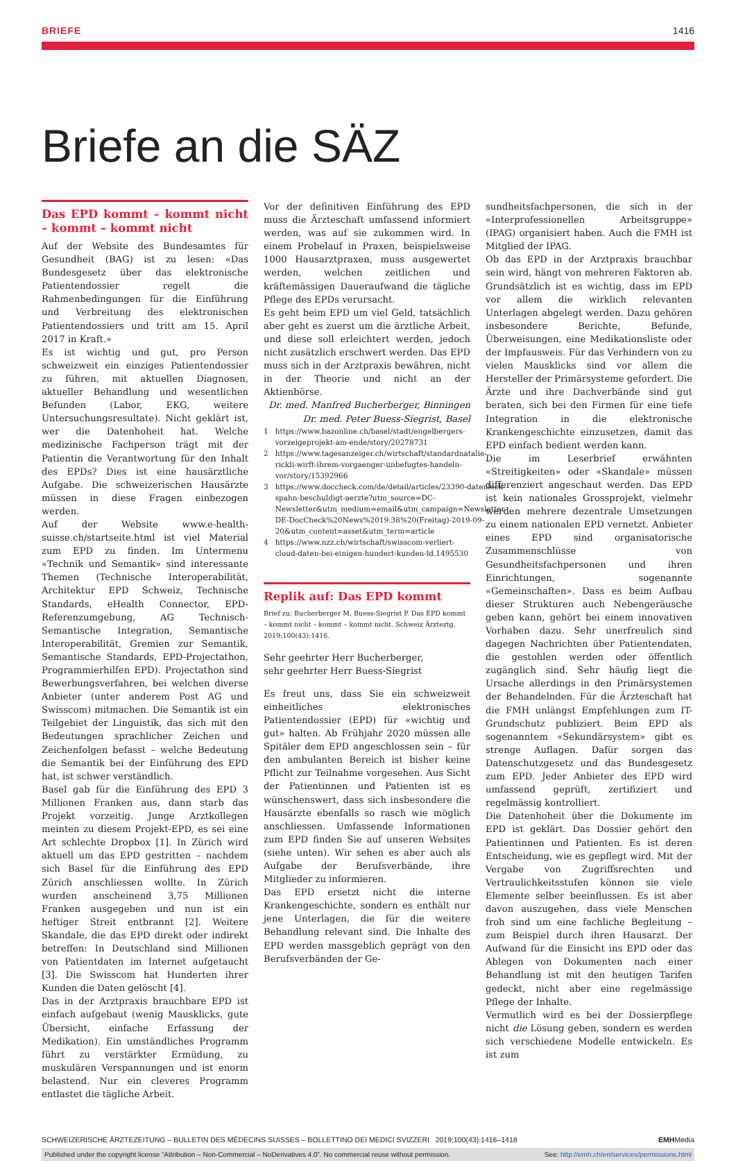BRIEFE 1416
Briefe an die SÄZ
Das EPD kommt – kommt nicht – kommt – kommt nicht
Auf der Website des Bundesamtes für Gesundheit (BAG) ist zu lesen: «Das Bundesgesetz über das elektronische Patientendossier regelt die Rahmenbedingungen für die Einführung und Verbreitung des elektronischen Patientendossiers und tritt am 15. April 2017 in Kraft.»
Es ist wichtig und gut, pro Person schweizweit ein einziges Patientendossier zu führen, mit aktuellen Diagnosen, aktueller Behandlung und wesentlichen Befunden (Labor, EKG, weitere Untersuchungsresultate). Nicht geklärt ist, wer die Datenhoheit hat. Welche medizinische Fachperson trägt mit der Patientin die Verantwortung für den Inhalt des EPDs? Dies ist eine hausärztliche Aufgabe. Die schweizerischen Hausärzte müssen in diese Fragen einbezogen werden.
Auf der Website www.e-health-suisse.ch/startseite.html ist viel Material zum EPD zu finden. Im Untermenu «Technik und Semantik» sind interessante Themen (Technische Interoperabilität, Architektur EPD Schweiz, Technische Standards, eHealth Connector, EPD-Referenzumgebung, AG Technisch-Semantische Integration, Semantische Interoperabilität, Gremien zur Semantik, Semantische Standards, EPD-Projectathon, Programmierhilfen EPD). Projectathon sind Bewerbungsverfahren, bei welchen diverse Anbieter (unter anderem Post AG und Swisscom) mitmachen. Die Semantik ist ein Teilgebiet der Linguistik, das sich mit den Bedeutungen sprachlicher Zeichen und Zeichenfolgen befasst – welche Bedeutung die Semantik bei der Einführung des EPD hat, ist schwer verständlich.
Basel gab für die Einführung des EPD 3 Millionen Franken aus, dann starb das Projekt vorzeitig. Junge Arztkollegen meinten zu diesem Projekt-EPD, es sei eine Art schlechte Dropbox [1]. In Zürich wird aktuell um das EPD gestritten – nachdem sich Basel für die Einführung des EPD Zürich anschliessen wollte. In Zürich wurden anscheinend 3,75 Millionen Franken ausgegeben und nun ist ein heftiger Streit entbrannt [2]. Weitere Skandale, die das EPD direkt oder indirekt betreffen: In Deutschland sind Millionen von Patientdaten im Internet aufgetaucht [3]. Die Swisscom hat Hunderten ihrer Kunden die Daten gelöscht [4].
Das in der Arztpraxis brauchbare EPD ist einfach aufgebaut (wenig Mausklicks, gute Übersicht, einfache Erfassung der Medikation). Ein umständliches Programm führt zu verstärkter Ermüdung, zu muskulären Verspannungen und ist enorm belastend. Nur ein cleveres Programm entlastet die tägliche Arbeit.
Vor der definitiven Einführung des EPD muss die Ärzteschaft umfassend informiert werden, was auf sie zukommen wird. In einem Probelauf in Praxen, beispielsweise 1000 Hausarztpraxen, muss ausgewertet werden, welchen zeitlichen und kräftemässigen Daueraufwand die tägliche Pflege des EPDs verursacht.
Es geht beim EPD um viel Geld, tatsächlich aber geht es zuerst um die ärztliche Arbeit, und diese soll erleichtert werden, jedoch nicht zusätzlich erschwert werden. Das EPD muss sich in der Arztpraxis bewähren, nicht in der Theorie und nicht an der Aktienbörse.
Dr. med. Manfred Bucherberger, Binningen
Dr. med. Peter Buess-Siegrist, Basel
1 https://www.bazonline.ch/basel/stadt/engelbergers-vorzeigeprojekt-am-ende/story/20278731
2 https://www.tagesanzeiger.ch/wirtschaft/standardnatalie-rickli-wirft-ihrem-vorgaenger-unbefugtes-handeln-vor/story/15392966
3 https://www.doccheck.com/de/detail/articles/23390-datenleck-spahn-beschuldigt-aerzte?utm_source=DC-Newsletter&utm_medium=email&utm_campaign=Newsletter-DE-DocCheck%20News%2019.38%20(Freitag)-2019-09-20&utm_content=asset&utm_term=article
4 https://www.nzz.ch/wirtschaft/swisscom-verliert-cloud-daten-bei-einigen-hundert-kunden-ld.1495530
Replik auf: Das EPD kommt
Brief zu: Bucherberger M, Buess-Siegrist P. Das EPD kommt – kommt nicht – kommt – kommt nicht. Schweiz Ärzteztg. 2019;100(43):1416.
Sehr geehrter Herr Bucherberger,
sehr geehrter Herr Buess-Siegrist
Es freut uns, dass Sie ein schweizweit einheitliches elektronisches Patientendossier (EPD) für «wichtig und gut» halten. Ab Frühjahr 2020 müssen alle Spitäler dem EPD angeschlossen sein – für den ambulanten Bereich ist bisher keine Pflicht zur Teilnahme vorgesehen. Aus Sicht der Patientinnen und Patienten ist es wünschenswert, dass sich insbesondere die Hausärzte ebenfalls so rasch wie möglich anschliessen. Umfassende Informationen zum EPD finden Sie auf unseren Websites (siehe unten). Wir sehen es aber auch als Aufgabe der Berufsverbände, ihre Mitglieder zu informieren.
Das EPD ersetzt nicht die interne Krankengeschichte, sondern es enthält nur jene Unterlagen, die für die weitere Behandlung relevant sind. Die Inhalte des EPD werden massgeblich geprägt von den Berufsverbänden der Ge-
sundheitsfachpersonen, die sich in der «Interprofessionellen Arbeitsgruppe» (IPAG) organisiert haben. Auch die FMH ist Mitglied der IPAG.
Ob das EPD in der Arztpraxis brauchbar sein wird, hängt von mehreren Faktoren ab. Grundsätzlich ist es wichtig, dass im EPD vor allem die wirklich relevanten Unterlagen abgelegt werden. Dazu gehören insbesondere Berichte, Befunde, Überweisungen, eine Medikationsliste oder der Impfausweis. Für das Verhindern von zu vielen Mausklicks sind vor allem die Hersteller der Primärsysteme gefordert. Die Ärzte und ihre Dachverbände sind gut beraten, sich bei den Firmen für eine tiefe Integration in die elektronische Krankengeschichte einzusetzen, damit das EPD einfach bedient werden kann.
Die im Leserbrief erwähnten «Streitigkeiten» oder «Skandale» müssen differenziert angeschaut werden. Das EPD ist kein nationales Grossprojekt, vielmehr werden mehrere dezentrale Umsetzungen zu einem nationalen EPD vernetzt. Anbieter eines EPD sind organisatorische Zusammenschlüsse von Gesundheitsfachpersonen und ihren Einrichtungen, sogenannte «Gemeinschaften». Dass es beim Aufbau dieser Strukturen auch Nebengeräusche geben kann, gehört bei einem innovativen Vorhaben dazu. Sehr unerfreulich sind dagegen Nachrichten über Patientendaten, die gestohlen werden oder öffentlich zugänglich sind. Sehr häufig liegt die Ursache allerdings in den Primärsystemen der Behandelnden. Für die Ärzteschaft hat die FMH unlängst Empfehlungen zum IT-Grundschutz publiziert. Beim EPD als sogenanntem «Sekundärsystem» gibt es strenge Auflagen. Dafür sorgen das Datenschutzgesetz und das Bundesgesetz zum EPD. Jeder Anbieter des EPD wird umfassend geprüft, zertifiziert und regelmässig kontrolliert.
Die Datenhoheit über die Dokumente im EPD ist geklärt. Das Dossier gehört den Patientinnen und Patienten. Es ist deren Entscheidung, wie es gepflegt wird. Mit der Vergabe von Zugriffsrechten und Vertraulichkeitsstufen können sie viele Elemente selber beeinflussen. Es ist aber davon auszugehen, dass viele Menschen froh sind um eine fachliche Begleitung – zum Beispiel durch ihren Hausarzt. Der Aufwand für die Einsicht ins EPD oder das Ablegen von Dokumenten nach einer Behandlung ist mit den heutigen Tarifen gedeckt, nicht aber eine regelmässige Pflege der Inhalte.
Vermutlich wird es bei der Dossierpflege nicht die Lösung geben, sondern es werden sich verschiedene Modelle entwickeln. Es ist zum
SCHWEIZERISCHE ÄRZTEZEITUNG – BULLETIN DES MÉDECINS SUISSES – BOLLETTINO DEI MEDICI SVIZZERI 2019;100(43):1416–1418 EMHMedia
Published under the copyright license “Attribution – Non-Commercial – NoDerivatives 4.0”. No commercial reuse without permission. See: http://emh.ch/en/services/permissions.html